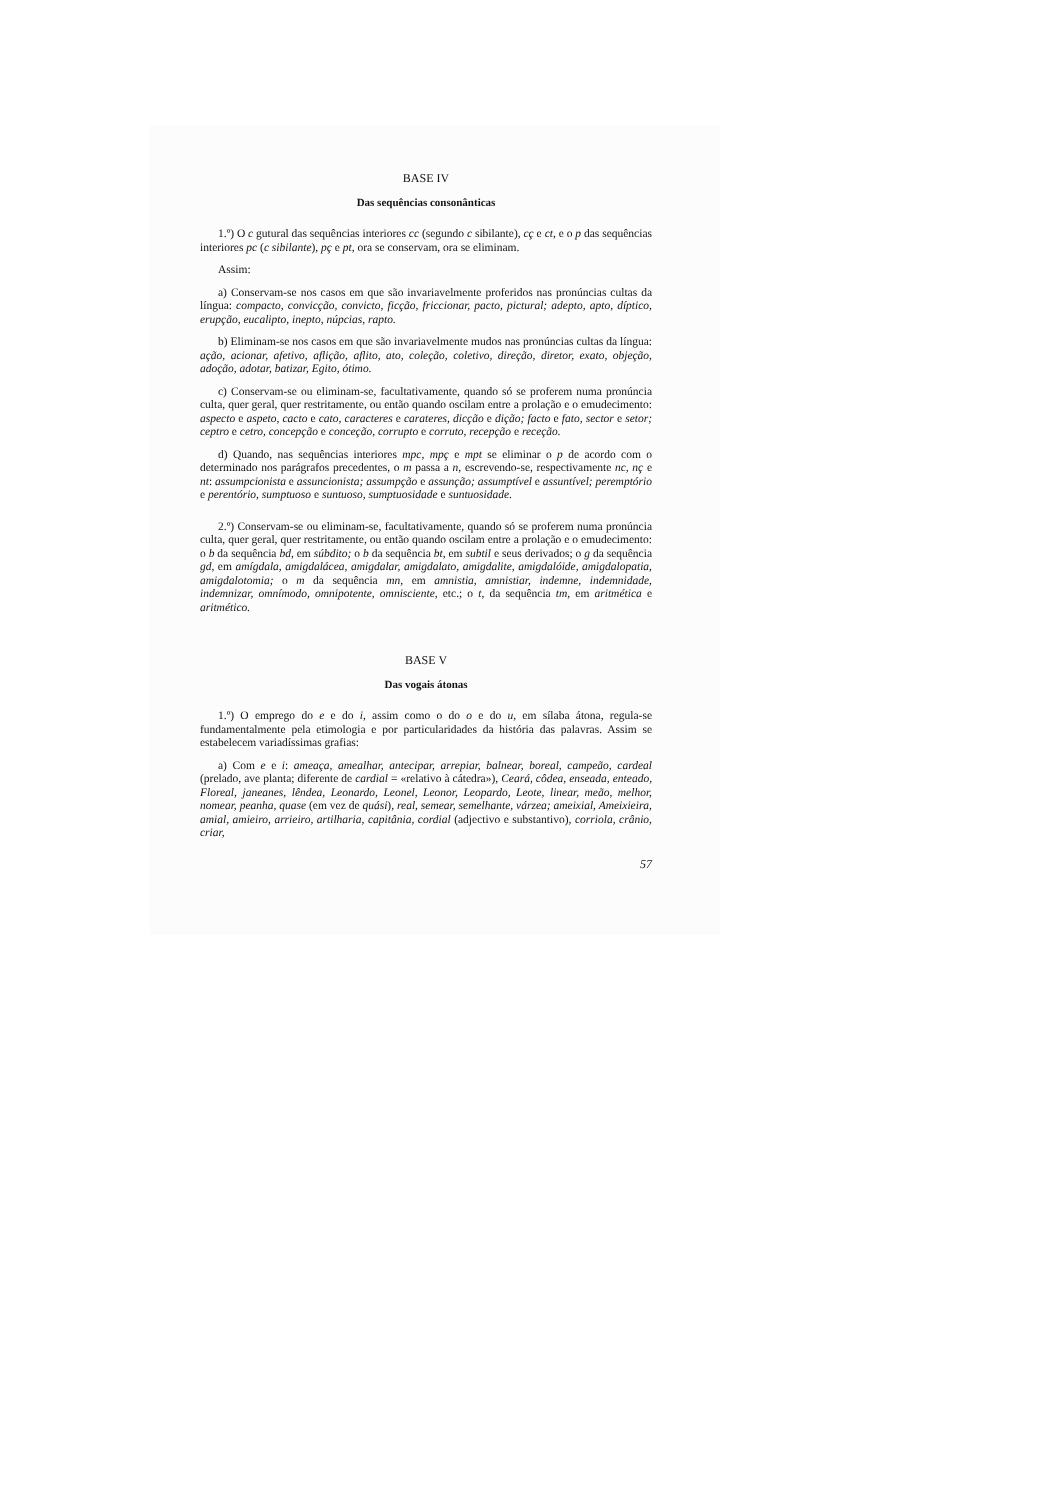BASE IV
Das sequências consonânticas
1.º) O c gutural das sequências interiores cc (segundo c sibilante), cç e ct, e o p das sequências interiores pc (c sibilante), pç e pt, ora se conservam, ora se eliminam.
Assim:
a) Conservam-se nos casos em que são invariavelmente proferidos nas pronúncias cultas da língua: compacto, convicção, convicto, ficção, friccionar, pacto, pictural; adepto, apto, díptico, erupção, eucalipto, inepto, núpcias, rapto.
b) Eliminam-se nos casos em que são invariavelmente mudos nas pronúncias cultas da língua: ação, acionar, afetivo, aflição, aflito, ato, coleção, coletivo, direção, diretor, exato, objeção, adoção, adotar, batizar, Egito, ótimo.
c) Conservam-se ou eliminam-se, facultativamente, quando só se proferem numa pronúncia culta, quer geral, quer restritamente, ou então quando oscilam entre a prolação e o emudecimento: aspecto e aspeto, cacto e cato, caracteres e carateres, dicção e dição; facto e fato, sector e setor; ceptro e cetro, concepção e conceção, corrupto e corruto, recepção e receção.
d) Quando, nas sequências interiores mpc, mpç e mpt se eliminar o p de acordo com o determinado nos parágrafos precedentes, o m passa a n, escrevendo-se, respectivamente nc, nç e nt: assumpcionista e assuncionista; assumpção e assunção; assumptível e assuntível; peremptório e perentório, sumptuoso e suntuoso, sumptuosidade e suntuosidade.
2.º) Conservam-se ou eliminam-se, facultativamente, quando só se proferem numa pronúncia culta, quer geral, quer restritamente, ou então quando oscilam entre a prolação e o emudecimento: o b da sequência bd, em súbdito; o b da sequência bt, em subtil e seus derivados; o g da sequência gd, em amígdala, amigdalácea, amigdalar, amigdalato, amigdalite, amigdalóide, amigdalopatia, amigdalotomia; o m da sequência mn, em amnistia, amnistiar, indemne, indemnidade, indemnizar, omnímodo, omnipotente, omnisciente, etc.; o t, da sequência tm, em aritmética e aritmético.
BASE V
Das vogais átonas
1.º) O emprego do e e do i, assim como o do o e do u, em sílaba átona, regula-se fundamentalmente pela etimologia e por particularidades da história das palavras. Assim se estabelecem variadíssimas grafias:
a) Com e e i: ameaça, amealhar, antecipar, arrepiar, balnear, boreal, campeão, cardeal (prelado, ave planta; diferente de cardial = «relativo à cátedra»), Ceará, côdea, enseada, enteado, Floreal, janeanes, lêndea, Leonardo, Leonel, Leonor, Leopardo, Leote, linear, meão, melhor, nomear, peanha, quase (em vez de quási), real, semear, semelhante, várzea; ameixial, Ameixieira, amial, amieiro, arrieiro, artilharia, capitânia, cordial (adjectivo e substantivo), corriola, crânio, criar,
57